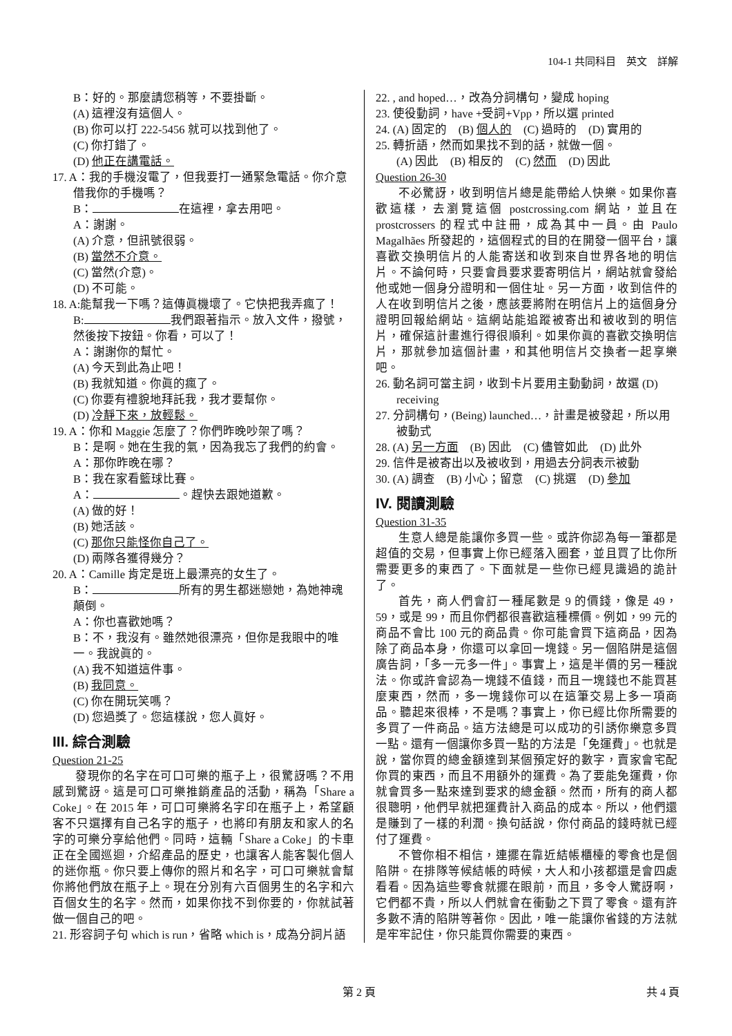104-1 共同科目　英文　詳解
B：好的。那麼請您稍等，不要掛斷。
(A) 這裡沒有這個人。
(B) 你可以打 222-5456 就可以找到他了。
(C) 你打錯了。
(D) 他正在講電話。
17. A：我的手機沒電了，但我要打一通緊急電話。你介意借我你的手機嗎？
B： 在這裡，拿去用吧。
A：謝謝。
(A) 介意，但訊號很弱。
(B) 當然不介意。
(C) 當然(介意)。
(D) 不可能。
18. A:能幫我一下嗎？這傳眞機壞了。它快把我弄瘋了！
B: 我們跟著指示。放入文件，撥號，然後按下按鈕。你看，可以了！
A：謝謝你的幫忙。
(A) 今天到此為止吧！
(B) 我就知道。你眞的瘋了。
(C) 你要有禮貌地拜託我，我才要幫你。
(D) 冷靜下來，放輕鬆。
19. A：你和 Maggie 怎麼了？你們昨晚吵架了嗎？
B：是啊。她在生我的氣，因為我忘了我們的約會。
A：那你昨晚在哪？
B：我在家看籃球比賽。
A： 。趕快去跟她道歉。
(A) 做的好！
(B) 她活該。
(C) 那你只能怪你自己了。
(D) 兩隊各獲得幾分？
20. A：Camille 肯定是班上最漂亮的女生了。
B： 所有的男生都迷戀她，為她神魂顛倒。
A：你也喜歡她嗎？
B：不，我沒有。雖然她很漂亮，但你是我眼中的唯一。我說眞的。
(A) 我不知道這件事。
(B) 我同意。
(C) 你在開玩笑嗎？
(D) 您過獎了。您這樣說，您人眞好。
III. 綜合測驗
Question 21-25
發現你的名字在可口可樂的瓶子上，很驚訝嗎？不用感到驚訝。這是可口可樂推銷產品的活動，稱為「Share a Coke」。在 2015 年，可口可樂將名字印在瓶子上，希望顧客不只選擇有自己名字的瓶子，也將印有朋友和家人的名字的可樂分享給他們。同時，這輛「Share a Coke」的卡車正在全國巡迴，介紹產品的歷史，也讓客人能客製化個人的迷你瓶。你只要上傳你的照片和名字，可口可樂就會幫你將他們放在瓶子上。現在分別有六百個男生的名字和六百個女生的名字。然而，如果你找不到你要的，你就試著做一個自己的吧。
21. 形容詞子句 which is run，省略 which is，成為分詞片語
22. , and hoped…，改為分詞構句，變成 hoping
23. 使役動詞，have +受詞+Vpp，所以選 printed
24. (A) 固定的　(B) 個人的　(C) 過時的　(D) 實用的
25. 轉折語，然而如果找不到的話，就做一個。
(A) 因此　(B) 相反的　(C) 然而　(D) 因此
Question 26-30
不必驚訝，收到明信片總是能帶給人快樂。如果你喜歡這樣，去瀏覽這個 postcrossing.com 網站，並且在 prostcrossers 的程式中註冊，成為其中一員。由 Paulo Magalhães 所發起的，這個程式的目的在開發一個平台，讓喜歡交換明信片的人能寄送和收到來自世界各地的明信片。不論何時，只要會員要求要寄明信片，網站就會發給他或她一個身分證明和一個住址。另一方面，收到信件的人在收到明信片之後，應該要將附在明信片上的這個身分證明回報給網站。這網站能追蹤被寄出和被收到的明信片，確保這計畫進行得很順利。如果你眞的喜歡交換明信片，那就參加這個計畫，和其他明信片交換者一起享樂吧。
26. 動名詞可當主詞，收到卡片要用主動動詞，故選 (D) receiving
27. 分詞構句，(Being) launched…，計畫是被發起，所以用被動式
28. (A) 另一方面　(B) 因此　(C) 儘管如此　(D) 此外
29. 信件是被寄出以及被收到，用過去分詞表示被動
30. (A) 調查　(B) 小心；留意　(C) 挑選　(D) 參加
IV. 閱讀測驗
Question 31-35
生意人總是能讓你多買一些。或許你認為每一筆都是超值的交易，但事實上你已經落入圈套，並且買了比你所需要更多的東西了。下面就是一些你已經見識過的詭計了。
首先，商人們會訂一種尾數是 9 的價錢，像是 49，59，或是 99，而且你們都很喜歡這種標價。例如，99 元的商品不會比 100 元的商品貴。你可能會買下這商品，因為除了商品本身，你還可以拿回一塊錢。另一個陷阱是這個廣告詞，「多一元多一件」。事實上，這是半價的另一種說法。你或許會認為一塊錢不值錢，而且一塊錢也不能買甚麼東西，然而，多一塊錢你可以在這筆交易上多一項商品。聽起來很棒，不是嗎？事實上，你已經比你所需要的多買了一件商品。這方法總是可以成功的引誘你樂意多買一點。還有一個讓你多買一點的方法是「免運費」。也就是說，當你買的總金額達到某個預定好的數字，賣家會宅配你買的東西，而且不用額外的運費。為了要能免運費，你就會買多一點來達到要求的總金額。然而，所有的商人都很聰明，他們早就把運費計入商品的成本。所以，他們還是賺到了一樣的利潤。換句話說，你付商品的錢時就已經付了運費。
不管你相不相信，連擺在靠近結帳櫃檯的零食也是個陷阱。在排隊等候結帳的時候，大人和小孩都還是會四處看看。因為這些零食就擺在眼前，而且，多令人驚訝啊，它們都不貴，所以人們就會在衝動之下買了零食。還有許多數不清的陷阱等著你。因此，唯一能讓你省錢的方法就是牢牢記住，你只能買你需要的東西。
第 2 頁 共 4 頁